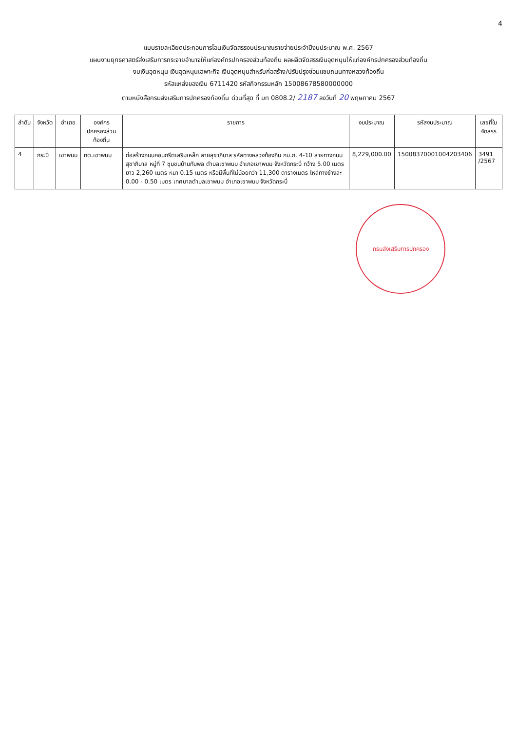4
แบบรายละเอียดประกอบการโอนเงินจัดสรรงบประมาณรายจ่ายประจำปีงบประมาณ พ.ศ. 2567
แผนงานยุทธศาสตร์ส่งเสริมการกระจายอำนาจให้แก่องค์กรปกครองส่วนท้องถิ่น ผลผลิตจัดสรรเงินอุดหนุนให้แก่องค์กรปกครองส่วนท้องถิ่น
งบเงินอุดหนุน เงินอุดหนุนเฉพาะกิจ เงินอุดหนุนสำหรับก่อสร้าง/ปรับปรุงซ่อมแซมถนนทางหลวงท้องถิ่น
รหัสแหล่งของเงิน 6711420 รหัสกิจกรรมหลัก 15008678580000000
ตามหนังสือกรมส่งเสริมการปกครองท้องถิ่น ด่วนที่สุด ที่ มท 0808.2/ 2187 ลงวันที่ 20 พฤษภาคม 2567
| ลำดับ | จังหวัด | อำเภอ | องค์กรปกครองส่วนท้องถิ่น | รายการ | งบประมาณ | รหัสงบประมาณ | เลขที่ใบจัดสรร |
| --- | --- | --- | --- | --- | --- | --- | --- |
| 4 | กระบี่ | เขาพนม | ทต.เขาพนม | ก่อสร้างถนนคอนกรีตเสริมเหล็ก สายสุขาภิบาล รหัสทางหลวงท้องถิ่น กบ.ถ. 4-10 สายทางถนนสุขาภิบาล หมู่ที่ 7 ชุมชนบ้านทับพล ตำบลเขาพนม อำเภอเขาพนม จังหวัดกระบี่ กว้าง 5.00 เมตร ยาว 2,260 เมตร หนา 0.15 เมตร หรือมีพื้นที่ไม่น้อยกว่า 11,300 ตารางเมตร ไหล่ทางข้างละ 0.00 - 0.50 เมตร เทศบาลตำบลเขาพนม อำเภอเขาพนม จังหวัดกระบี่ | 8,229,000.00 | 15008370001004203406 | 3491 /2567 |
กรมส่งเสริมการปกครอง